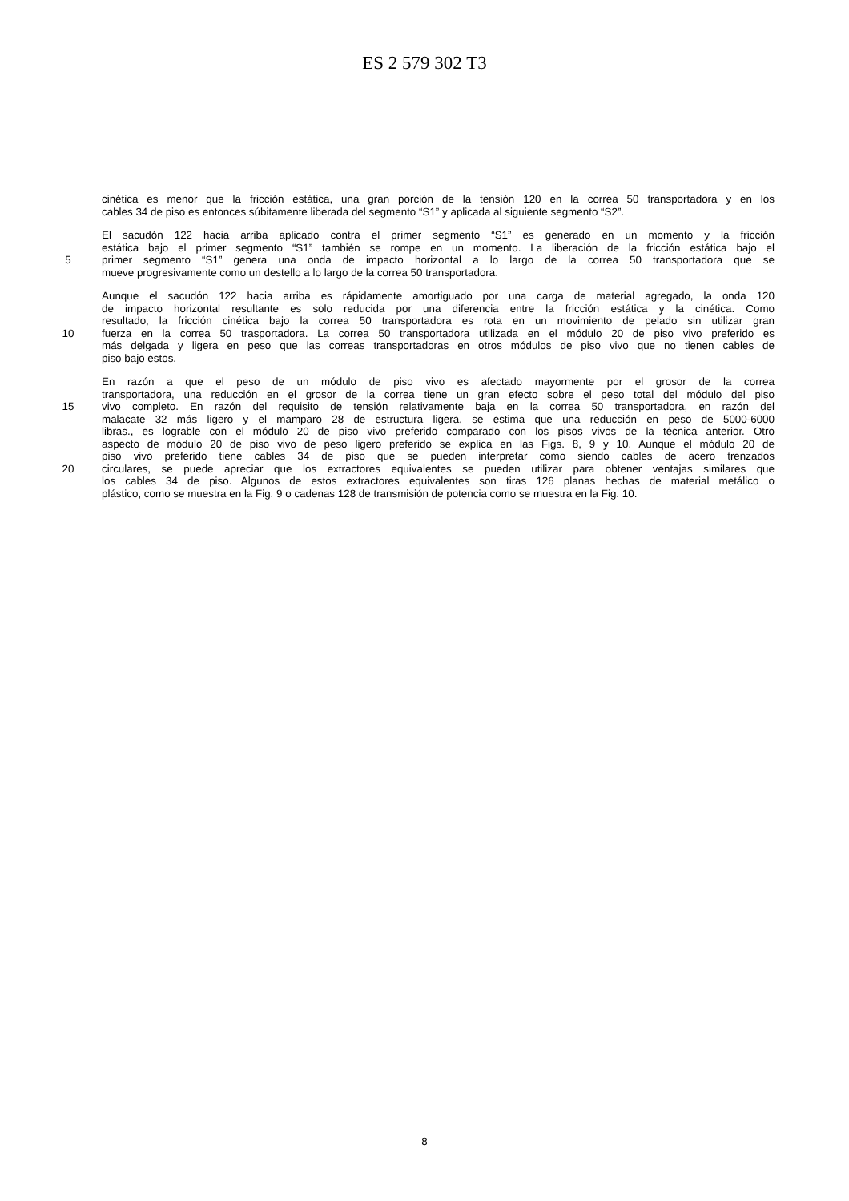ES 2 579 302 T3
cinética es menor que la fricción estática, una gran porción de la tensión 120 en la correa 50 transportadora y en los
cables 34 de piso es entonces súbitamente liberada del segmento “S1” y aplicada al siguiente segmento “S2”.
El sacudón 122 hacia arriba aplicado contra el primer segmento “S1” es generado en un momento y la fricción
estática bajo el primer segmento “S1” también se rompe en un momento. La liberación de la fricción estática bajo el
5 primer segmento “S1” genera una onda de impacto horizontal a lo largo de la correa 50 transportadora que se
mueve progresivamente como un destello a lo largo de la correa 50 transportadora.
Aunque el sacudón 122 hacia arriba es rápidamente amortiguado por una carga de material agregado, la onda 120
de impacto horizontal resultante es solo reducida por una diferencia entre la fricción estática y la cinética. Como
resultado, la fricción cinética bajo la correa 50 transportadora es rota en un movimiento de pelado sin utilizar gran
10 fuerza en la correa 50 trasportadora. La correa 50 transportadora utilizada en el módulo 20 de piso vivo preferido es
más delgada y ligera en peso que las correas transportadoras en otros módulos de piso vivo que no tienen cables de
piso bajo estos.
En razón a que el peso de un módulo de piso vivo es afectado mayormente por el grosor de la correa
transportadora, una reducción en el grosor de la correa tiene un gran efecto sobre el peso total del módulo del piso
15 vivo completo. En razón del requisito de tensión relativamente baja en la correa 50 transportadora, en razón del
malacate 32 más ligero y el mamparo 28 de estructura ligera, se estima que una reducción en peso de 5000-6000
libras., es lograble con el módulo 20 de piso vivo preferido comparado con los pisos vivos de la técnica anterior. Otro
aspecto de módulo 20 de piso vivo de peso ligero preferido se explica en las Figs. 8, 9 y 10. Aunque el módulo 20 de
piso vivo preferido tiene cables 34 de piso que se pueden interpretar como siendo cables de acero trenzados
20 circulares, se puede apreciar que los extractores equivalentes se pueden utilizar para obtener ventajas similares que
los cables 34 de piso. Algunos de estos extractores equivalentes son tiras 126 planas hechas de material metálico o
plástico, como se muestra en la Fig. 9 o cadenas 128 de transmisión de potencia como se muestra en la Fig. 10.
8